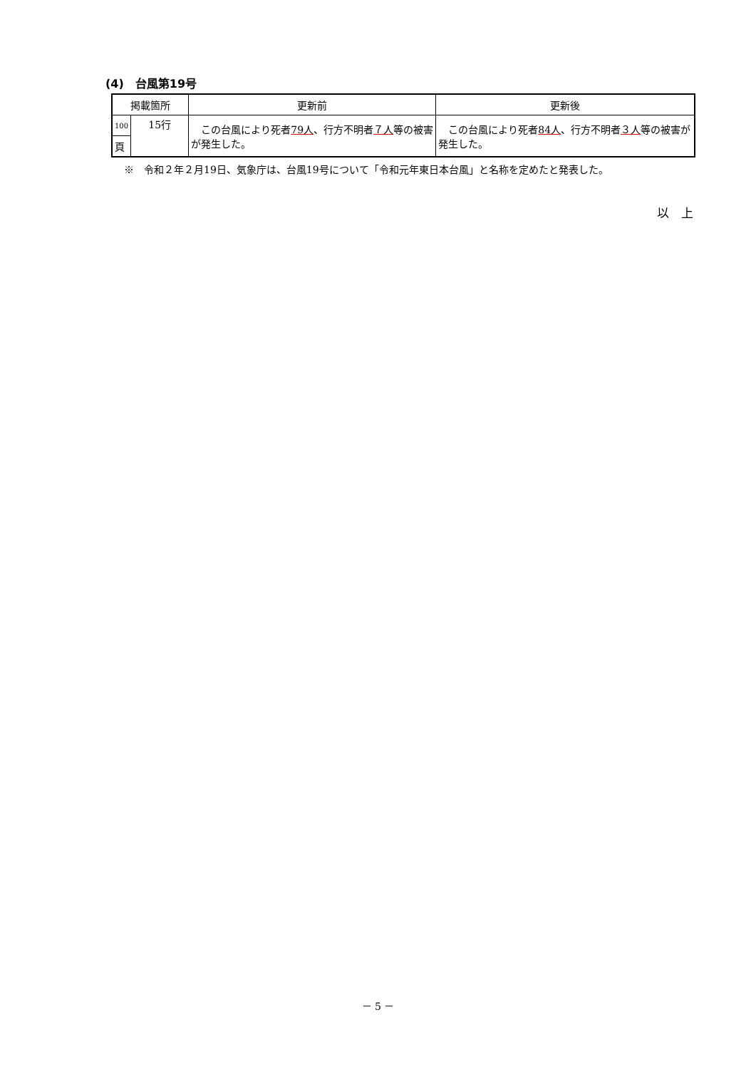(4)　台風第19号
| 掲載箇所 | | 更新前 | 更新後 |
| --- | --- | --- | --- |
| 100 | 15行 | この台風により死者 79人 、行方不明者 ７人 等の被害が発生した。 | この台風により死者 84人 、行方不明者 ３人 等の被害が発生した。 |
| 頁 | | | |
※　令和２年２月19日、気象庁は、台風19号について「令和元年東日本台風」と名称を定めたと発表した。
以　上
－ 5 －